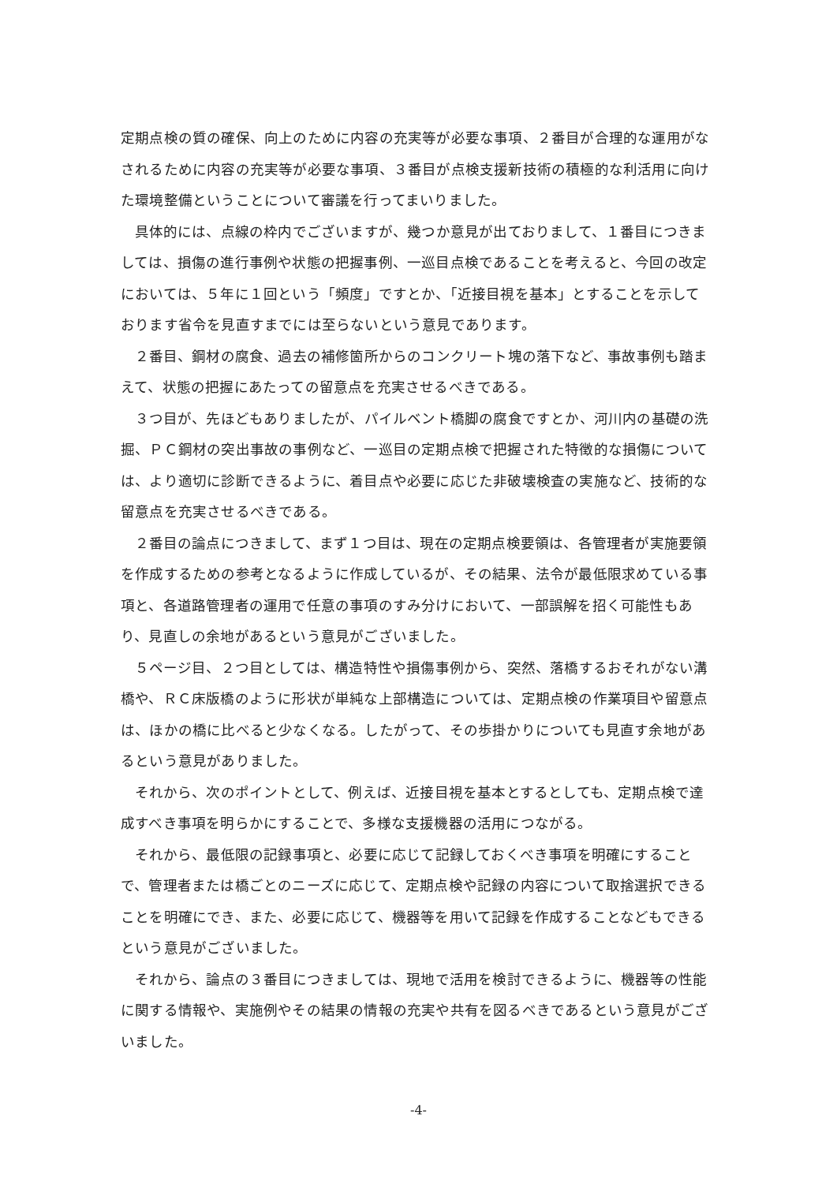定期点検の質の確保、向上のために内容の充実等が必要な事項、２番目が合理的な運用がなされるために内容の充実等が必要な事項、３番目が点検支援新技術の積極的な利活用に向けた環境整備ということについて審議を行ってまいりました。
具体的には、点線の枠内でございますが、幾つか意見が出ておりまして、１番目につきましては、損傷の進行事例や状態の把握事例、一巡目点検であることを考えると、今回の改定においては、５年に１回という「頻度」ですとか、「近接目視を基本」とすることを示しております省令を見直すまでには至らないという意見であります。
２番目、鋼材の腐食、過去の補修箇所からのコンクリート塊の落下など、事故事例も踏まえて、状態の把握にあたっての留意点を充実させるべきである。
３つ目が、先ほどもありましたが、パイルベント橋脚の腐食ですとか、河川内の基礎の洗掘、ＰＣ鋼材の突出事故の事例など、一巡目の定期点検で把握された特徴的な損傷については、より適切に診断できるように、着目点や必要に応じた非破壊検査の実施など、技術的な留意点を充実させるべきである。
２番目の論点につきまして、まず１つ目は、現在の定期点検要領は、各管理者が実施要領を作成するための参考となるように作成しているが、その結果、法令が最低限求めている事項と、各道路管理者の運用で任意の事項のすみ分けにおいて、一部誤解を招く可能性もあり、見直しの余地があるという意見がございました。
５ページ目、２つ目としては、構造特性や損傷事例から、突然、落橋するおそれがない溝橋や、ＲＣ床版橋のように形状が単純な上部構造については、定期点検の作業項目や留意点は、ほかの橋に比べると少なくなる。したがって、その歩掛かりについても見直す余地があるという意見がありました。
それから、次のポイントとして、例えば、近接目視を基本とするとしても、定期点検で達成すべき事項を明らかにすることで、多様な支援機器の活用につながる。
それから、最低限の記録事項と、必要に応じて記録しておくべき事項を明確にすることで、管理者または橋ごとのニーズに応じて、定期点検や記録の内容について取捨選択できることを明確にでき、また、必要に応じて、機器等を用いて記録を作成することなどもできるという意見がございました。
それから、論点の３番目につきましては、現地で活用を検討できるように、機器等の性能に関する情報や、実施例やその結果の情報の充実や共有を図るべきであるという意見がございました。
-4-